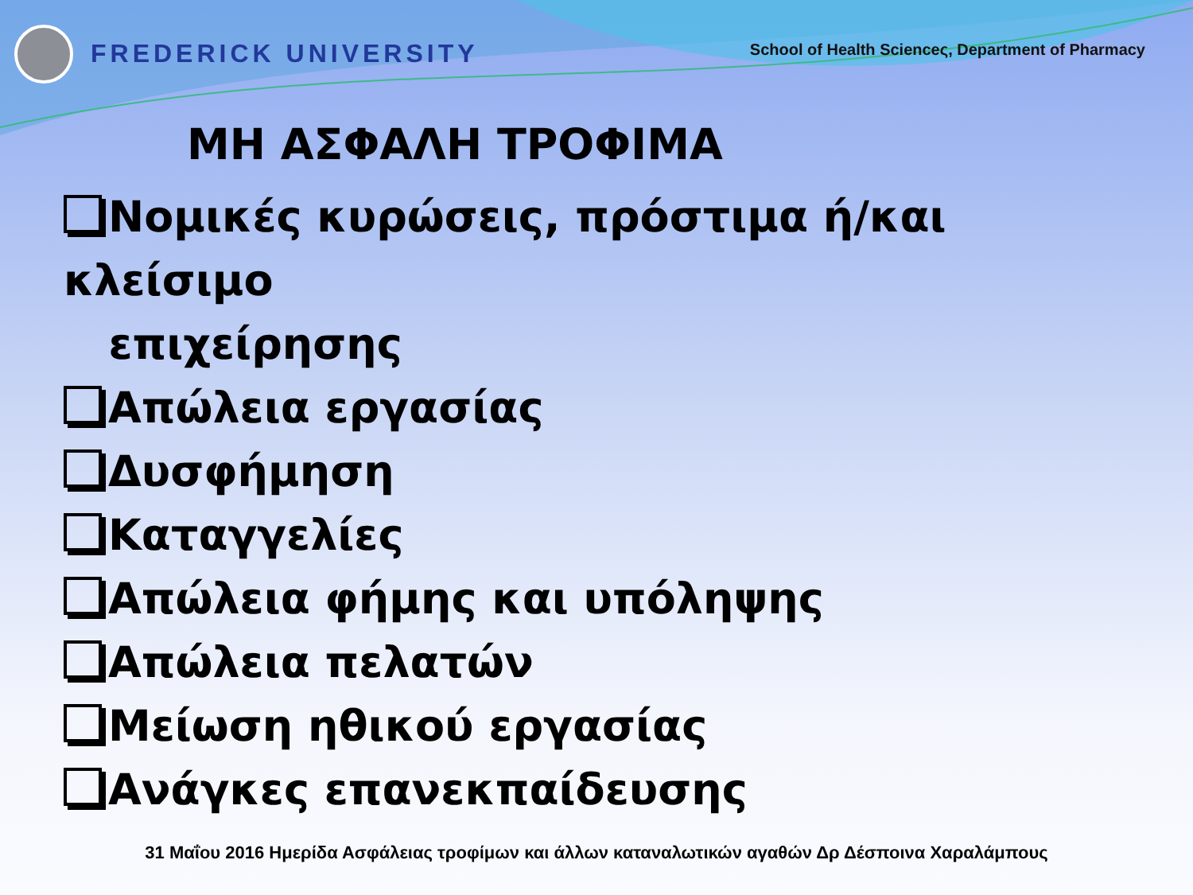FREDERICK UNIVERSITY
School of Health Scienceς, Department of Pharmacy
ΜΗ ΑΣΦΑΛΗ ΤΡΟΦΙΜΑ
Νομικές κυρώσεις, πρόστιμα ή/και κλείσιμο
επιχείρησης
Απώλεια εργασίας
Δυσφήμηση
Καταγγελίες
Απώλεια φήμης και υπόληψης
Απώλεια πελατών
Μείωση ηθικού εργασίας
Ανάγκες επανεκπαίδευσης
31 Μαΐου 2016 Ημερίδα Ασφάλειας τροφίμων και άλλων καταναλωτικών αγαθών Δρ Δέσποινα Χαραλάμπους